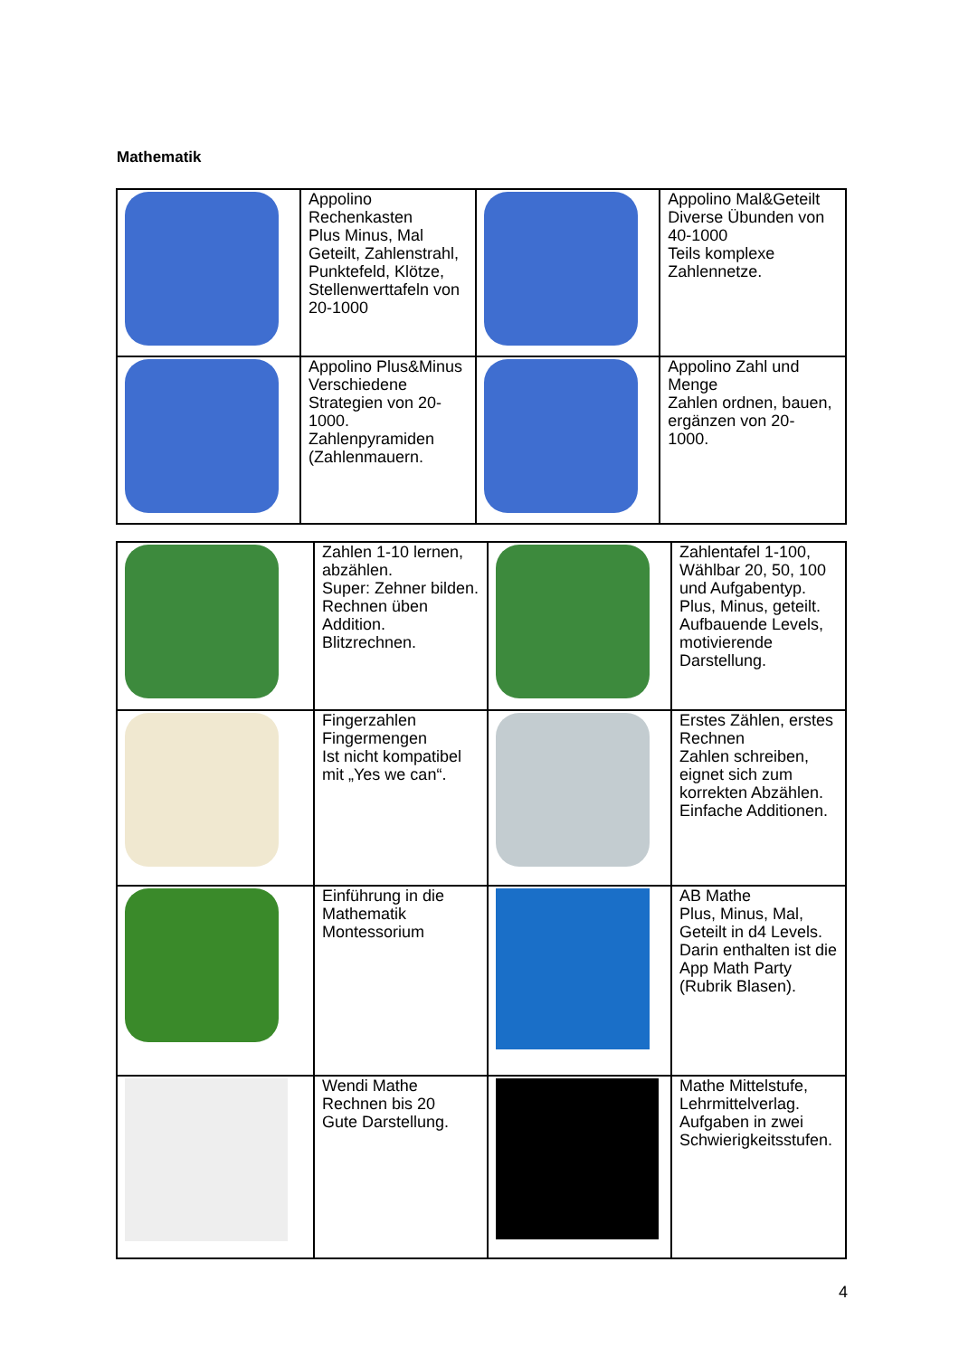Mathematik
| | Appolino Rechenkasten Plus Minus, Mal Geteilt, Zahlenstrahl, Punktefeld, Klötze, Stellenwerttafeln von 20-1000 | | Appolino Mal&Geteilt Diverse Übunden von 40-1000 Teils komplexe Zahlennetze. |
| | Appolino Plus&Minus Verschiedene Strategien von 20- 1000. Zahlenpyramiden (Zahlenmauern. | | Appolino Zahl und Menge Zahlen ordnen, bauen, ergänzen von 20- 1000. |
| | Zahlen 1-10 lernen, abzählen. Super: Zehner bilden. Rechnen üben Addition. Blitzrechnen. | | Zahlentafel 1-100, Wählbar 20, 50, 100 und Aufgabentyp. Plus, Minus, geteilt. Aufbauende Levels, motivierende Darstellung. |
| | Fingerzahlen Fingermengen Ist nicht kompatibel mit „Yes we can“. | | Erstes Zählen, erstes Rechnen Zahlen schreiben, eignet sich zum korrekten Abzählen. Einfache Additionen. |
| | Einführung in die Mathematik Montessorium | | AB Mathe Plus, Minus, Mal, Geteilt in d4 Levels. Darin enthalten ist die App Math Party (Rubrik Blasen). |
| | Wendi Mathe Rechnen bis 20 Gute Darstellung. | | Mathe Mittelstufe, Lehrmittelverlag. Aufgaben in zwei Schwierigkeitsstufen. |
4